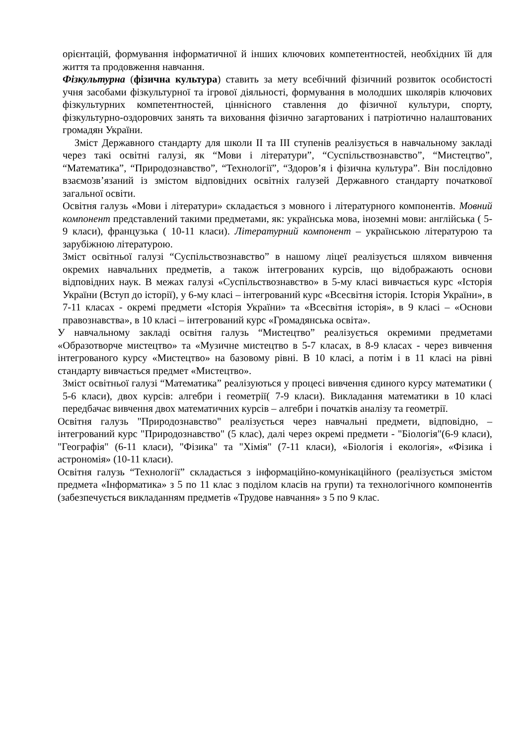орієнтацій, формування інформатичної й інших ключових компетентностей, необхідних їй для життя та продовження навчання.
Фізкультурна (фізична культура) ставить за мету всебічний фізичний розвиток особистості учня засобами фізкультурної та ігрової діяльності, формування в молодших школярів ключових фізкультурних компетентностей, ціннісного ставлення до фізичної культури, спорту, фізкультурно-оздоровчих занять та виховання фізично загартованих і патріотично налаштованих громадян України.
Зміст Державного стандарту для школи ІІ та ІІІ ступенів реалізується в навчальному закладі через такі освітні галузі, як “Мови і літератури”, “Суспільствознавство”, “Мистецтво”, “Математика”, “Природознавство”, “Технології”, “Здоров’я і фізична культура”. Він послідовно взаємозв’язаний із змістом відповідних освітніх галузей Державного стандарту початкової загальної освіти.
Освітня галузь «Мови і літератури» складається з мовного і літературного компонентів. Мовний компонент представлений такими предметами, як: українська мова, іноземні мови: англійська ( 5-9 класи), французька ( 10-11 класи). Літературний компонент – українською літературою та зарубіжною літературою.
Зміст освітньої галузі “Суспільствознавство” в нашому ліцеї реалізується шляхом вивчення окремих навчальних предметів, а також інтегрованих курсів, що відображають основи відповідних наук. В межах галузі «Суспільствознавство» в 5-му класі вивчається курс «Історія України (Вступ до історії), у 6-му класі – інтегрований курс «Всесвітня історія. Історія України», в 7-11 класах - окремі предмети «Історія України» та «Всесвітня історія», в 9 класі – «Основи правознавства», в 10 класі – інтегрований курс «Громадянська освіта».
У навчальному закладі освітня галузь “Мистецтво” реалізується окремими предметами «Образотворче мистецтво» та «Музичне мистецтво в 5-7 класах, в 8-9 класах - через вивчення інтегрованого курсу «Мистецтво» на базовому рівні. В 10 класі, а потім і в 11 класі на рівні стандарту вивчається предмет «Мистецтво».
Зміст освітньої галузі “Математика” реалізуються у процесі вивчення єдиного курсу математики ( 5-6 класи), двох курсів: алгебри і геометрії( 7-9 класи). Викладання математики в 10 класі передбачає вивчення двох математичних курсів – алгебри і початків аналізу та геометрії.
Освітня галузь "Природознавство" реалізується через навчальні предмети, відповідно, – інтегрований курс "Природознавство" (5 клас), далі через окремі предмети - "Біологія"(6-9 класи), "Географія" (6-11 класи), "Фізика" та "Хімія" (7-11 класи), «Біологія і екологія», «Фізика і астрономія» (10-11 класи).
Освітня галузь “Технології” складається з інформаційно-комунікаційного (реалізується змістом предмета «Інформатика» з 5 по 11 клас з поділом класів на групи) та технологічного компонентів (забезпечується викладанням предметів «Трудове навчання» з 5 по 9 клас.